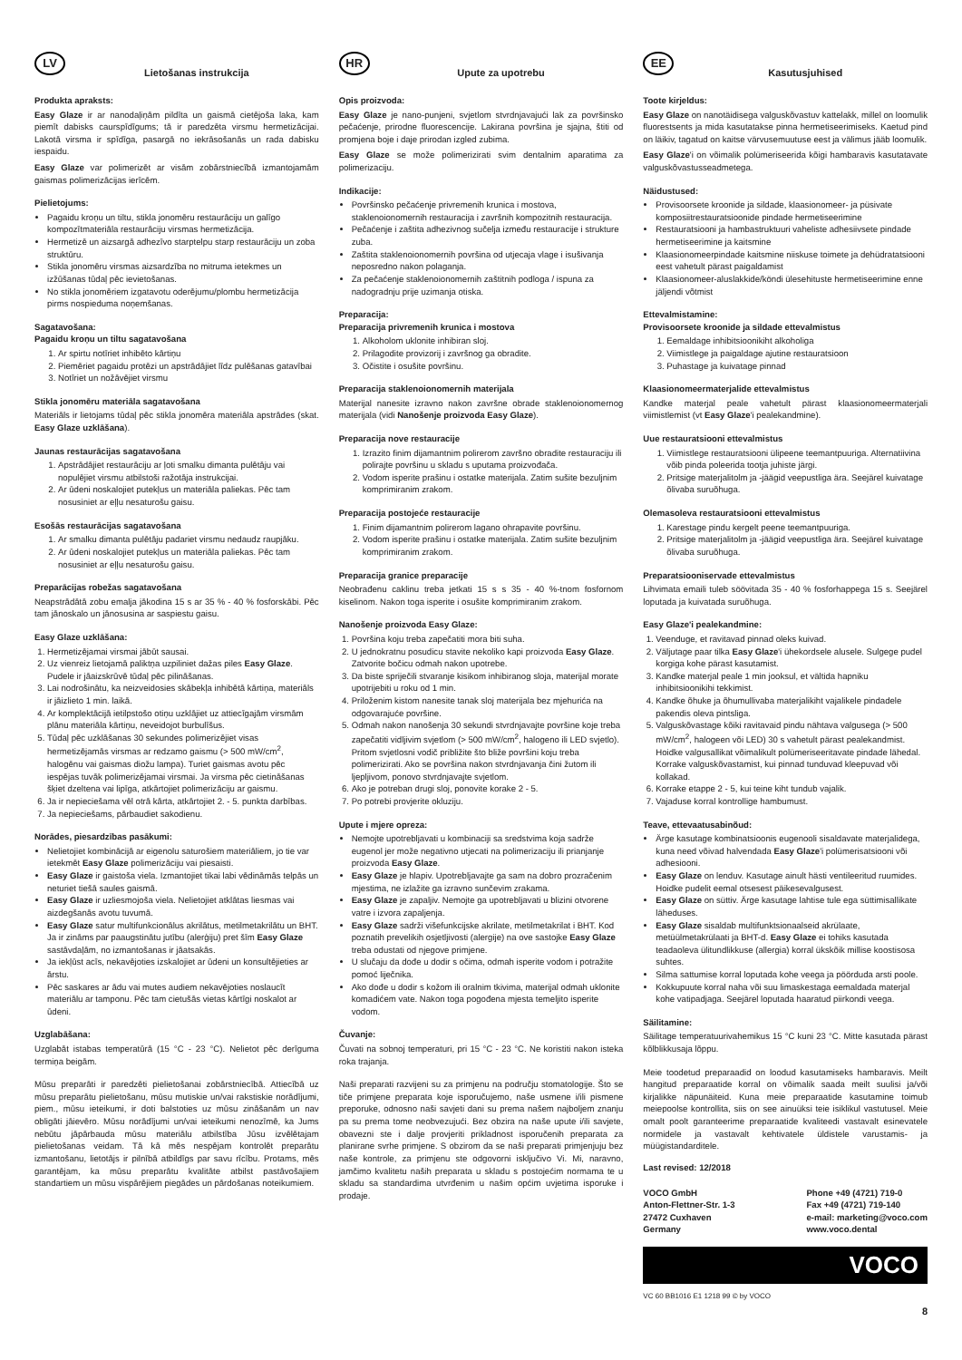LV
Lietošanas instrukcija
Produkta apraksts:
Easy Glaze ir ar nanodaļiņām pildīta un gaismā cietējoša laka, kam piemīt dabisks caurspīdīgums; tā ir paredzēta virsmu hermetizācijai. Lakotā virsma ir spīdīga, pasargā no iekrāsošanās un rada dabisku iespaidu.
Easy Glaze var polimerizēt ar visām zobārstniecībā izmantojamām gaismas polimerizācijas ierīcēm.
Pielietojums:
Pagaidu kroņu un tiltu, stikla jonomēru restaurāciju un galīgo kompozītmateriāla restaurāciju virsmas hermetizācija.
Hermetizē un aizsargā adhezīvo starptelpu starp restaurāciju un zoba struktūru.
Stikla jonomēru virsmas aizsardzība no mitruma ietekmes un izžūšanas tūdaļ pēc ievietošanas.
No stikla jonomēriem izgatavotu oderējumu/plombu hermetizācija pirms nospieduma noņemšanas.
Sagatavošana:
Pagaidu kroņu un tiltu sagatavošana
1. Ar spirtu notīriet inhibēto kārtiņu
2. Piemēriet pagaidu protēzi un apstrādājiet līdz pulēšanas gatavībai
3. Notīriet un nožāvējiet virsmu
Stikla jonomēru materiāla sagatavošana
Materiāls ir lietojams tūdaļ pēc stikla jonomēra materiāla apstrādes (skat. Easy Glaze uzklāšana).
Jaunas restaurācijas sagatavošana
1. Apstrādājiet restaurāciju ar ļoti smalku dimanta pulētāju vai nopulējiet virsmu atbilstoši ražotāja instrukcijai.
2. Ar ūdeni noskalojiet putekļus un materiāla paliekas. Pēc tam nosusiniet ar eļļu nesaturošu gaisu.
Esošās restaurācijas sagatavošana
1. Ar smalku dimanta pulētāju padariet virsmu nedaudz raupjāku.
2. Ar ūdeni noskalojiet putekļus un materiāla paliekas. Pēc tam nosusiniet ar eļļu nesaturošu gaisu.
Preparācijas robežas sagatavošana
Neapstrādātā zobu emalja jākodina 15 s ar 35 % - 40 % fosforskābi. Pēc tam jānoskalo un jānosusina ar saspiestu gaisu.
Easy Glaze uzklāšana:
1. Hermetizējamai virsmai jābūt sausai.
2. Uz vienreiz lietojamā paliktņa uzpiliniet dažas piles Easy Glaze. Pudele ir jāaizskrūvē tūdaļ pēc pilināšanas.
3. Lai nodrošinātu, ka neizveidosies skābekļa inhibētā kārtiņa, materiāls ir jāizlieto 1 min. laikā.
4. Ar komplektācijā ietilpstošo otiņu uzklājiet uz attiecīgajām virsmām plānu materiāla kārtiņu, neveidojot burbulīšus.
5. Tūdaļ pēc uzklāšanas 30 sekundes polimerizējiet visas hermetizējamās virsmas ar redzamo gaismu (> 500 mW/cm<sup>2</sup>, halogēnu vai gaismas diožu lampa). Turiet gaismas avotu pēc iespējas tuvāk polimerizējamai virsmai. Ja virsma pēc cietināšanas šķiet dzeltena vai lipīga, atkārtojiet polimerizāciju ar gaismu.
6. Ja ir nepieciešama vēl otrā kārta, atkārtojiet 2. - 5. punkta darbības.
7. Ja nepieciešams, pārbaudiet sakodienu.
Norādes, piesardzības pasākumi:
Nelietojiet kombinācijā ar eigenolu saturošiem materiāliem, jo tie var ietekmēt Easy Glaze polimerizāciju vai piesaisti.
Easy Glaze ir gaistoša viela. Izmantojiet tikai labi vēdināmās telpās un neturiet tiešā saules gaismā.
Easy Glaze ir uzliesmojoša viela. Nelietojiet atklātas liesmas vai aizdegšanās avotu tuvumā.
Easy Glaze satur multifunkcionālus akrilātus, metilmetakrilātu un BHT. Ja ir zināms par paaugstinātu jutību (alerģiju) pret šīm Easy Glaze sastāvdaļām, no izmantošanas ir jāatsakās.
Ja iekļūst acīs, nekavējoties izskalojiet ar ūdeni un konsultējieties ar ārstu.
Pēc saskares ar ādu vai mutes audiem nekavējoties noslaucīt materiālu ar tamponu. Pēc tam cietušās vietas kārtīgi noskalot ar ūdeni.
Uzglabāšana:
Uzglabāt istabas temperatūrā (15 °C - 23 °C). Nelietot pēc derīguma termiņa beigām.
Mūsu preparāti ir paredzēti pielietošanai zobārstniecībā. Attiecībā uz mūsu preparātu pielietošanu, mūsu mutiskie un/vai rakstiskie norādījumi, piem., mūsu ieteikumi, ir doti balstoties uz mūsu zināšanām un nav obligāti jāievēro. Mūsu norādījumi un/vai ieteikumi nenozīmē, ka Jums nebūtu jāpārbauda mūsu materiālu atbilstība Jūsu izvēlētajam pielietošanas veidam. Tā kā mēs nespējam kontrolēt preparātu izmantošanu, lietotājs ir pilnībā atbildīgs par savu rīcību. Protams, mēs garantējam, ka mūsu preparātu kvalitāte atbilst pastāvošajiem standartiem un mūsu vispārējiem piegādes un pārdošanas noteikumiem.
HR
Upute za upotrebu
Opis proizvoda:
Easy Glaze je nano-punjeni, svjetlom stvrdnjavajući lak za površinsko pečaćenje, prirodne fluorescencije. Lakirana površina je sjajna, štiti od promjena boje i daje prirodan izgled zubima.
Easy Glaze se može polimerizirati svim dentalnim aparatima za polimerizaciju.
Indikacije:
Površinsko pečaćenje privremenih krunica i mostova, staklenoionomernih restauracija i završnih kompozitnih restauracija.
Pečaćenje i zaštita adhezivnog sučelja između restauracije i strukture zuba.
Zaštita staklenoionomernih površina od utjecaja vlage i isušivanja neposredno nakon polaganja.
Za pečaćenje staklenoionomernih zaštitnih podloga / ispuna za nadogradnju prije uzimanja otiska.
Preparacija:
Preparacija privremenih krunica i mostova
1. Alkoholom uklonite inhibiran sloj.
2. Prilagodite provizorij i završnog ga obradite.
3. Očistite i osušite površinu.
Preparacija staklenoionomernih materijala
Materijal nanesite izravno nakon završne obrade staklenoionomernog materijala (vidi Nanošenje proizvoda Easy Glaze).
Preparacija nove restauracije
1. Izrazito finim dijamantnim polirerom završno obradite restauraciju ili polirajte površinu u skladu s uputama proizvođača.
2. Vodom isperite prašinu i ostatke materijala. Zatim sušite bezuljnim komprimiranim zrakom.
Preparacija postojeće restauracije
1. Finim dijamantnim polirerom lagano ohrapavite površinu.
2. Vodom isperite prašinu i ostatke materijala. Zatim sušite bezuljnim komprimiranim zrakom.
Preparacija granice preparacije
Neobrađenu caklinu treba jetkati 15 s s 35 - 40 %-tnom fosfornom kiselinom. Nakon toga isperite i osušite komprimiranim zrakom.
Nanošenje proizvoda Easy Glaze:
1. Površina koju treba zapečatiti mora biti suha.
2. U jednokratnu posudicu stavite nekoliko kapi proizvoda Easy Glaze. Zatvorite bočicu odmah nakon upotrebe.
3. Da biste spriječili stvaranje kisikom inhibiranog sloja, materijal morate upotrijebiti u roku od 1 min.
4. Priloženim kistom nanesite tanak sloj materijala bez mjehurića na odgovarajuće površine.
5. Odmah nakon nanošenja 30 sekundi stvrdnjavajte površine koje treba zapečatiti vidljivim svjetlom (> 500 mW/cm<sup>2</sup>, halogeno ili LED svjetlo). Pritom svjetlosni vodič približite što bliže površini koju treba polimerizirati. Ako se površina nakon stvrdnjavanja čini žutom ili ljepljivom, ponovo stvrdnjavajte svjetlom.
6. Ako je potreban drugi sloj, ponovite korake 2 - 5.
7. Po potrebi provjerite okluziju.
Upute i mjere opreza:
Nemojte upotrebljavati u kombinaciji sa sredstvima koja sadrže eugenol jer može negativno utjecati na polimerizaciju ili prianjanje proizvoda Easy Glaze.
Easy Glaze je hlapiv. Upotrebljavajte ga sam na dobro prozračenim mjestima, ne izlažite ga izravno sunčevim zrakama.
Easy Glaze je zapaljiv. Nemojte ga upotrebljavati u blizini otvorene vatre i izvora zapaljenja.
Easy Glaze sadrži višefunkcijske akrilate, metilmetakrilat i BHT. Kod poznatih prevelikih osjetljivosti (alergije) na ove sastojke Easy Glaze treba odustati od njegove primjene.
U slučaju da dođe u dodir s očima, odmah isperite vodom i potražite pomoć liječnika.
Ako dođe u dodir s kožom ili oralnim tkivima, materijal odmah uklonite komadićem vate. Nakon toga pogođena mjesta temeljito isperite vodom.
Čuvanje:
Čuvati na sobnoj temperaturi, pri 15 °C - 23 °C. Ne koristiti nakon isteka roka trajanja.
Naši preparati razvijeni su za primjenu na području stomatologije. Što se tiče primjene preparata koje isporučujemo, naše usmene i/ili pismene preporuke, odnosno naši savjeti dani su prema našem najboljem znanju pa su prema tome neobvezujući. Bez obzira na naše upute i/ili savjete, obavezni ste i dalje provjeriti prikladnost isporučenih preparata za planirane svrhe primjene. S obzirom da se naši preparati primjenjuju bez naše kontrole, za primjenu ste odgovorni isključivo Vi. Mi, naravno, jamčimo kvalitetu naših preparata u skladu s postojećim normama te u skladu sa standardima utvrđenim u našim općim uvjetima isporuke i prodaje.
EE
Kasutusjuhised
Toote kirjeldus:
Easy Glaze on nanotäidisega valguskõvastuv kattelakk, millel on loomulik fluorestsents ja mida kasutatakse pinna hermetiseerimiseks. Kaetud pind on läikiv, tagatud on kaitse värvusemuutuse eest ja välimus jääb loomulik.
Easy Glaze'i on võimalik polümeriseerida kõigi hambaravis kasutatavate valguskõvastusseadmetega.
Näidustused:
Provisoorsete kroonide ja sildade, klaasionomeer- ja püsivate komposiitrestauratsioonide pindade hermetiseerimine
Restauratsiooni ja hambastruktuuri vaheliste adhesiivsete pindade hermetiseerimine ja kaitsmine
Klaasionomeerpindade kaitsmine niiskuse toimete ja dehüdratatsiooni eest vahetult pärast paigaldamist
Klaasionomeer-aluslakkide/köndi ülesehituste hermetiseerimine enne jäljendi võtmist
Ettevalmistamine:
Provisoorsete kroonide ja sildade ettevalmistus
1. Eemaldage inhibitsioonikiht alkoholiga
2. Viimistlege ja paigaldage ajutine restauratsioon
3. Puhastage ja kuivatage pinnad
Klaasionomeermaterjalide ettevalmistus
Kandke materjal peale vahetult pärast klaasionomeermaterjali viimistlemist (vt Easy Glaze'i pealekandmine).
Uue restauratsiooni ettevalmistus
1. Viimistlege restauratsiooni ülipeene teemantpuuriga. Alternatiivina võib pinda poleerida tootja juhiste järgi.
2. Pritsige materjalitolm ja -jäägid veepustliga ära. Seejärel kuivatage õlivaba suruõhuga.
Olemasoleva restauratsiooni ettevalmistus
1. Karestage pindu kergelt peene teemantpuuriga.
2. Pritsige materjalitolm ja -jäägid veepustliga ära. Seejärel kuivatage õlivaba suruõhuga.
Preparatsiooniservade ettevalmistus
Lihvimata emaili tuleb söövitada 35 - 40 % fosforhappega 15 s. Seejärel loputada ja kuivatada suruõhuga.
Easy Glaze'i pealekandmine:
1. Veenduge, et ravitavad pinnad oleks kuivad.
2. Väljutage paar tilka Easy Glaze'i ühekordsele alusele. Sulgege pudel korgiga kohe pärast kasutamist.
3. Kandke materjal peale 1 min jooksul, et vältida hapniku inhibitsioonikihi tekkimist.
4. Kandke õhuke ja õhumullivaba materjalikiht vajalikele pindadele pakendis oleva pintsliga.
5. Valguskõvastage kõiki ravitavaid pindu nähtava valgusega (> 500 mW/cm<sup>2</sup>, halogeen või LED) 30 s vahetult pärast pealekandmist. Hoidke valgusallikat võimalikult polümeriseeritavate pindade lähedal. Korrake valguskõvastamist, kui pinnad tunduvad kleepuvad või kollakad.
6. Korrake etappe 2 - 5, kui teine kiht tundub vajalik.
7. Vajaduse korral kontrollige hambumust.
Teave, ettevaatusabinõud:
Ärge kasutage kombinatsioonis eugenooli sisaldavate materjalidega, kuna need võivad halvendada Easy Glaze'i polümerisatsiooni või adhesiooni.
Easy Glaze on lenduv. Kasutage ainult hästi ventileeritud ruumides. Hoidke pudelit eemal otsesest päikesevalgusest.
Easy Glaze on süttiv. Ärge kasutage lahtise tule ega süttimisallikate läheduses.
Easy Glaze sisaldab multifunktsionaalseid akrülaate, metüülmetakrülaati ja BHT-d. Easy Glaze ei tohiks kasutada teadaoleva ülitundlikkuse (allergia) korral ükskõik millise koostisosa suhtes.
Silma sattumise korral loputada kohe veega ja pöörduda arsti poole.
Kokkupuute korral naha või suu limaskestaga eemaldada materjal kohe vatipadjaga. Seejärel loputada haaratud piirkondi veega.
Säilitamine:
Säilitage temperatuurivahemikus 15 °C kuni 23 °C. Mitte kasutada pärast kõlblikkusaja lõppu.
Meie toodetud preparaadid on loodud kasutamiseks hambaravis. Meilt hangitud preparaatide korral on võimalik saada meilt suulisi ja/või kirjalikke näpunäiteid. Kuna meie preparaatide kasutamine toimub meiepoolse kontrollita, siis on see ainuüksi teie isiklikul vastutusel. Meie omalt poolt garanteerime preparaatide kvaliteedi vastavalt esinevatele normidele ja vastavalt kehtivatele üldistele varustamis- ja müügistandarditele.
Last revised: 12/2018
VOCO GmbH
Anton-Flettner-Str. 1-3
27472 Cuxhaven
Germany
Phone +49 (4721) 719-0
Fax +49 (4721) 719-140
e-mail: marketing@voco.com
www.voco.dental
VOCO
VC 60 BB1016 E1 1218 99 © by VOCO
8